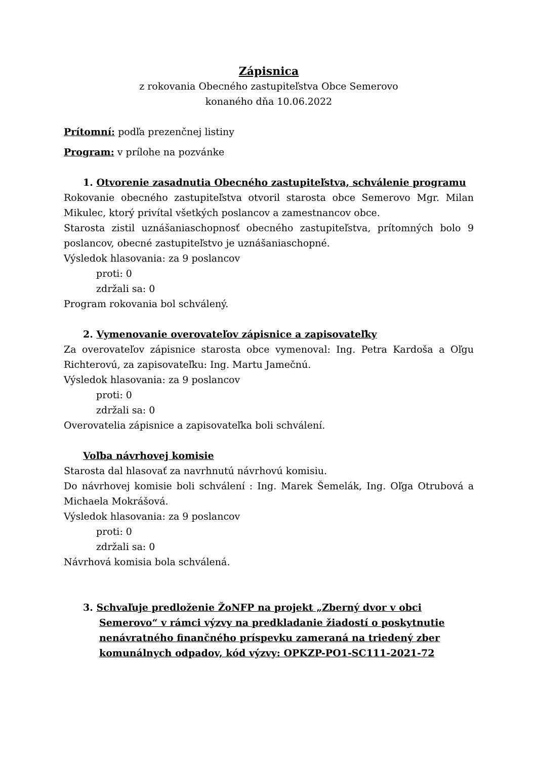Zápisnica
z rokovania Obecného zastupiteľstva Obce Semerovo
konaného dňa 10.06.2022
Prítomní: podľa prezenčnej listiny
Program: v prílohe na pozvánke
1. Otvorenie zasadnutia Obecného zastupiteľstva, schválenie programu
Rokovanie obecného zastupiteľstva otvoril starosta obce Semerovo Mgr. Milan Mikulec, ktorý privítal všetkých poslancov a zamestnancov obce.
Starosta zistil uznášaniaschopnosť obecného zastupiteľstva, prítomných bolo 9 poslancov, obecné zastupiteľstvo je uznášaniaschopné.
Výsledok hlasovania: za 9 poslancov
proti: 0
zdržali sa: 0
Program rokovania bol schválený.
2. Vymenovanie overovateľov zápisnice a zapisovateľky
Za overovateľov zápisnice starosta obce vymenoval: Ing. Petra Kardoša a Oľgu Richterovú, za zapisovateľku: Ing. Martu Jamečnú.
Výsledok hlasovania: za 9 poslancov
proti: 0
zdržali sa: 0
Overovatelia zápisnice a zapisovateľka boli schválení.
Voľba návrhovej komisie
Starosta dal hlasovať za navrhnutú návrhovú komisiu.
Do návrhovej komisie boli schválení : Ing. Marek Šemelák, Ing. Oľga Otrubová a Michaela Mokrášová.
Výsledok hlasovania: za 9 poslancov
proti: 0
zdržali sa: 0
Návrhová komisia bola schválená.
3. Schvaľuje predloženie ŽoNFP na projekt „Zberný dvor v obci Semerovo“ v rámci výzvy na predkladanie žiadostí o poskytnutie nenávratného finančného príspevku zameraná na triedený zber komunálnych odpadov, kód výzvy: OPKZP-PO1-SC111-2021-72